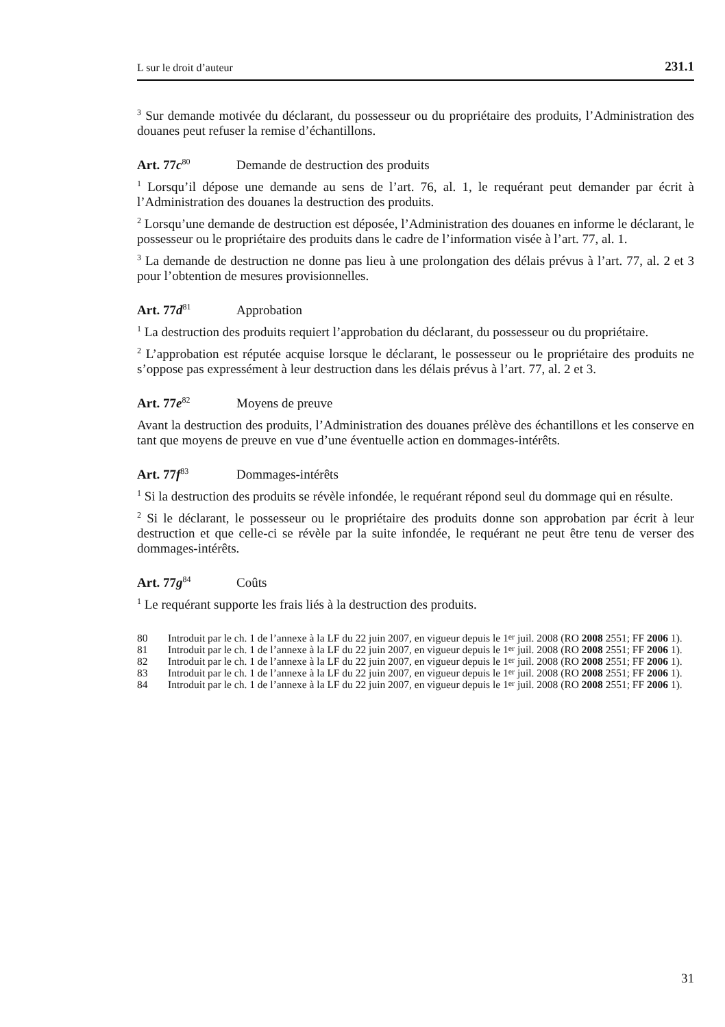L sur le droit d’auteur 231.1
<sup>3</sup> Sur demande motivée du déclarant, du possesseur ou du propriétaire des produits, l’Administration des douanes peut refuser la remise d’échantillons.
Art. 77c<sup>80</sup> Demande de destruction des produits
<sup>1</sup> Lorsqu’il dépose une demande au sens de l’art. 76, al. 1, le requérant peut demander par écrit à l’Administration des douanes la destruction des produits.
<sup>2</sup> Lorsqu’une demande de destruction est déposée, l’Administration des douanes en informe le déclarant, le possesseur ou le propriétaire des produits dans le cadre de l’information visée à l’art. 77, al. 1.
<sup>3</sup> La demande de destruction ne donne pas lieu à une prolongation des délais prévus à l’art. 77, al. 2 et 3 pour l’obtention de mesures provisionnelles.
Art. 77d<sup>81</sup> Approbation
<sup>1</sup> La destruction des produits requiert l’approbation du déclarant, du possesseur ou du propriétaire.
<sup>2</sup> L’approbation est réputée acquise lorsque le déclarant, le possesseur ou le propriétaire des produits ne s’oppose pas expressément à leur destruction dans les délais prévus à l’art. 77, al. 2 et 3.
Art. 77e<sup>82</sup> Moyens de preuve
Avant la destruction des produits, l’Administration des douanes prélève des échantillons et les conserve en tant que moyens de preuve en vue d’une éventuelle action en dommages-intérêts.
Art. 77f<sup>83</sup> Dommages-intérêts
<sup>1</sup> Si la destruction des produits se révèle infondée, le requérant répond seul du dommage qui en résulte.
<sup>2</sup> Si le déclarant, le possesseur ou le propriétaire des produits donne son approbation par écrit à leur destruction et que celle-ci se révèle par la suite infondée, le requérant ne peut être tenu de verser des dommages-intérêts.
Art. 77g<sup>84</sup> Coûts
<sup>1</sup> Le requérant supporte les frais liés à la destruction des produits.
80 Introduit par le ch. 1 de l’annexe à la LF du 22 juin 2007, en vigueur depuis le 1<sup>er</sup> juil. 2008 (RO 2008 2551; FF 2006 1).
81 Introduit par le ch. 1 de l’annexe à la LF du 22 juin 2007, en vigueur depuis le 1<sup>er</sup> juil. 2008 (RO 2008 2551; FF 2006 1).
82 Introduit par le ch. 1 de l’annexe à la LF du 22 juin 2007, en vigueur depuis le 1<sup>er</sup> juil. 2008 (RO 2008 2551; FF 2006 1).
83 Introduit par le ch. 1 de l’annexe à la LF du 22 juin 2007, en vigueur depuis le 1<sup>er</sup> juil. 2008 (RO 2008 2551; FF 2006 1).
84 Introduit par le ch. 1 de l’annexe à la LF du 22 juin 2007, en vigueur depuis le 1<sup>er</sup> juil. 2008 (RO 2008 2551; FF 2006 1).
31